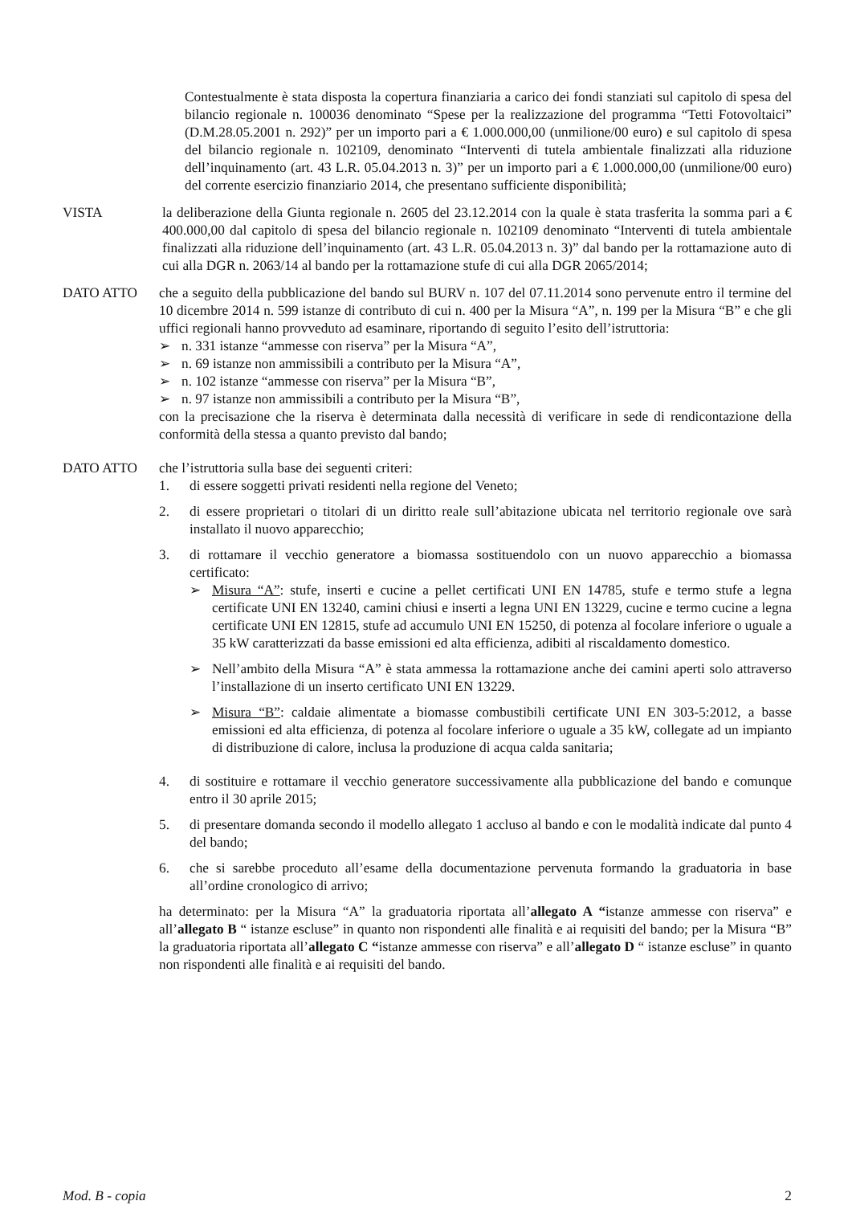Contestualmente è stata disposta la copertura finanziaria a carico dei fondi stanziati sul capitolo di spesa del bilancio regionale n. 100036 denominato “Spese per la realizzazione del programma “Tetti Fotovoltaici” (D.M.28.05.2001 n. 292)” per un importo pari a € 1.000.000,00 (unmilione/00 euro) e sul capitolo di spesa del bilancio regionale n. 102109, denominato “Interventi di tutela ambientale finalizzati alla riduzione dell’inquinamento (art. 43 L.R. 05.04.2013 n. 3)” per un importo pari a € 1.000.000,00 (unmilione/00 euro) del corrente esercizio finanziario 2014, che presentano sufficiente disponibilità;
VISTA la deliberazione della Giunta regionale n. 2605 del 23.12.2014 con la quale è stata trasferita la somma pari a € 400.000,00 dal capitolo di spesa del bilancio regionale n. 102109 denominato “Interventi di tutela ambientale finalizzati alla riduzione dell’inquinamento (art. 43 L.R. 05.04.2013 n. 3)” dal bando per la rottamazione auto di cui alla DGR n. 2063/14 al bando per la rottamazione stufe di cui alla DGR 2065/2014;
DATO ATTO che a seguito della pubblicazione del bando sul BURV n. 107 del 07.11.2014 sono pervenute entro il termine del 10 dicembre 2014 n. 599 istanze di contributo di cui n. 400 per la Misura “A”, n. 199 per la Misura “B” e che gli uffici regionali hanno provveduto ad esaminare, riportando di seguito l’esito dell’istruttoria:
➢ n. 331 istanze “ammesse con riserva” per la Misura “A”,
➢ n. 69 istanze non ammissibili a contributo per la Misura “A”,
➢ n. 102 istanze “ammesse con riserva” per la Misura “B”,
➢ n. 97 istanze non ammissibili a contributo per la Misura “B”,
con la precisazione che la riserva è determinata dalla necessità di verificare in sede di rendicontazione della conformità della stessa a quanto previsto dal bando;
DATO ATTO che l’istruttoria sulla base dei seguenti criteri:
1. di essere soggetti privati residenti nella regione del Veneto;
2. di essere proprietari o titolari di un diritto reale sull’abitazione ubicata nel territorio regionale ove sarà installato il nuovo apparecchio;
3. di rottamare il vecchio generatore a biomassa sostituendolo con un nuovo apparecchio a biomassa certificato:
➢ Misura “A”: stufe, inserti e cucine a pellet certificati UNI EN 14785, stufe e termo stufe a legna certificate UNI EN 13240, camini chiusi e inserti a legna UNI EN 13229, cucine e termo cucine a legna certificate UNI EN 12815, stufe ad accumulo UNI EN 15250, di potenza al focolare inferiore o uguale a 35 kW caratterizzati da basse emissioni ed alta efficienza, adibiti al riscaldamento domestico.
➢ Nell’ambito della Misura “A” è stata ammessa la rottamazione anche dei camini aperti solo attraverso l’installazione di un inserto certificato UNI EN 13229.
➢ Misura “B”: caldaie alimentate a biomasse combustibili certificate UNI EN 303-5:2012, a basse emissioni ed alta efficienza, di potenza al focolare inferiore o uguale a 35 kW, collegate ad un impianto di distribuzione di calore, inclusa la produzione di acqua calda sanitaria;
4. di sostituire e rottamare il vecchio generatore successivamente alla pubblicazione del bando e comunque entro il 30 aprile 2015;
5. di presentare domanda secondo il modello allegato 1 accluso al bando e con le modalità indicate dal punto 4 del bando;
6. che si sarebbe proceduto all’esame della documentazione pervenuta formando la graduatoria in base all’ordine cronologico di arrivo;
ha determinato: per la Misura “A” la graduatoria riportata all’allegato A “istanze ammesse con riserva” e all’allegato B “ istanze escluse” in quanto non rispondenti alle finalità e ai requisiti del bando; per la Misura “B” la graduatoria riportata all’allegato C “istanze ammesse con riserva” e all’allegato D “ istanze escluse” in quanto non rispondenti alle finalità e ai requisiti del bando.
Mod. B - copia 2